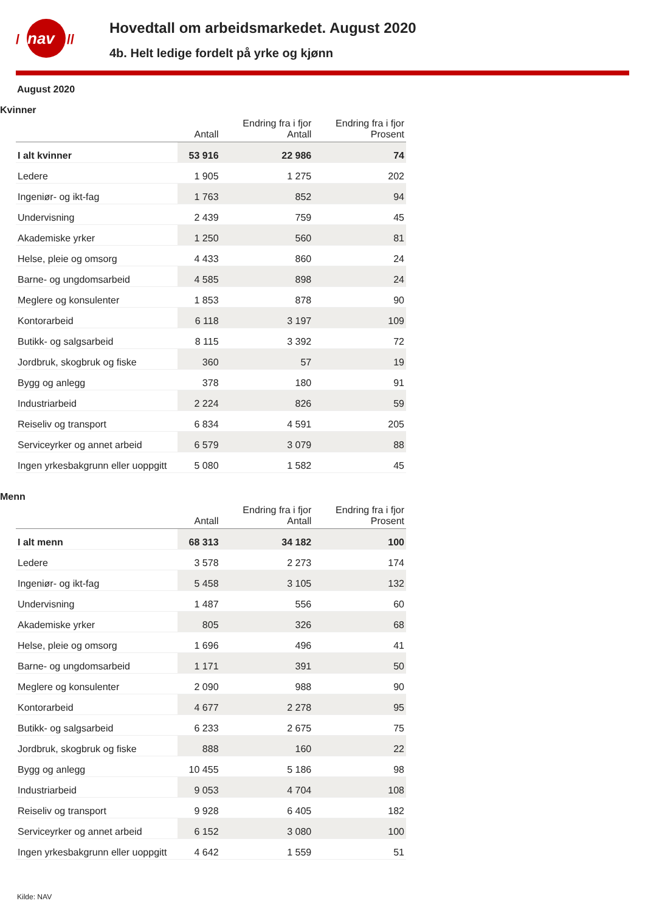nav
/
//
Hovedtall om arbeidsmarkedet. August 2020
4b. Helt ledige fordelt på yrke og kjønn
August 2020
Kvinner
| | Antall | Endring fra i fjor Antall | Endring fra i fjor Prosent |
| --- | --- | --- | --- |
| I alt kvinner | 53 916 | 22 986 | 74 |
| Ledere | 1 905 | 1 275 | 202 |
| Ingeniør- og ikt-fag | 1 763 | 852 | 94 |
| Undervisning | 2 439 | 759 | 45 |
| Akademiske yrker | 1 250 | 560 | 81 |
| Helse, pleie og omsorg | 4 433 | 860 | 24 |
| Barne- og ungdomsarbeid | 4 585 | 898 | 24 |
| Meglere og konsulenter | 1 853 | 878 | 90 |
| Kontorarbeid | 6 118 | 3 197 | 109 |
| Butikk- og salgsarbeid | 8 115 | 3 392 | 72 |
| Jordbruk, skogbruk og fiske | 360 | 57 | 19 |
| Bygg og anlegg | 378 | 180 | 91 |
| Industriarbeid | 2 224 | 826 | 59 |
| Reiseliv og transport | 6 834 | 4 591 | 205 |
| Serviceyrker og annet arbeid | 6 579 | 3 079 | 88 |
| Ingen yrkesbakgrunn eller uoppgitt | 5 080 | 1 582 | 45 |
Menn
| | Antall | Endring fra i fjor Antall | Endring fra i fjor Prosent |
| --- | --- | --- | --- |
| I alt menn | 68 313 | 34 182 | 100 |
| Ledere | 3 578 | 2 273 | 174 |
| Ingeniør- og ikt-fag | 5 458 | 3 105 | 132 |
| Undervisning | 1 487 | 556 | 60 |
| Akademiske yrker | 805 | 326 | 68 |
| Helse, pleie og omsorg | 1 696 | 496 | 41 |
| Barne- og ungdomsarbeid | 1 171 | 391 | 50 |
| Meglere og konsulenter | 2 090 | 988 | 90 |
| Kontorarbeid | 4 677 | 2 278 | 95 |
| Butikk- og salgsarbeid | 6 233 | 2 675 | 75 |
| Jordbruk, skogbruk og fiske | 888 | 160 | 22 |
| Bygg og anlegg | 10 455 | 5 186 | 98 |
| Industriarbeid | 9 053 | 4 704 | 108 |
| Reiseliv og transport | 9 928 | 6 405 | 182 |
| Serviceyrker og annet arbeid | 6 152 | 3 080 | 100 |
| Ingen yrkesbakgrunn eller uoppgitt | 4 642 | 1 559 | 51 |
Kilde: NAV